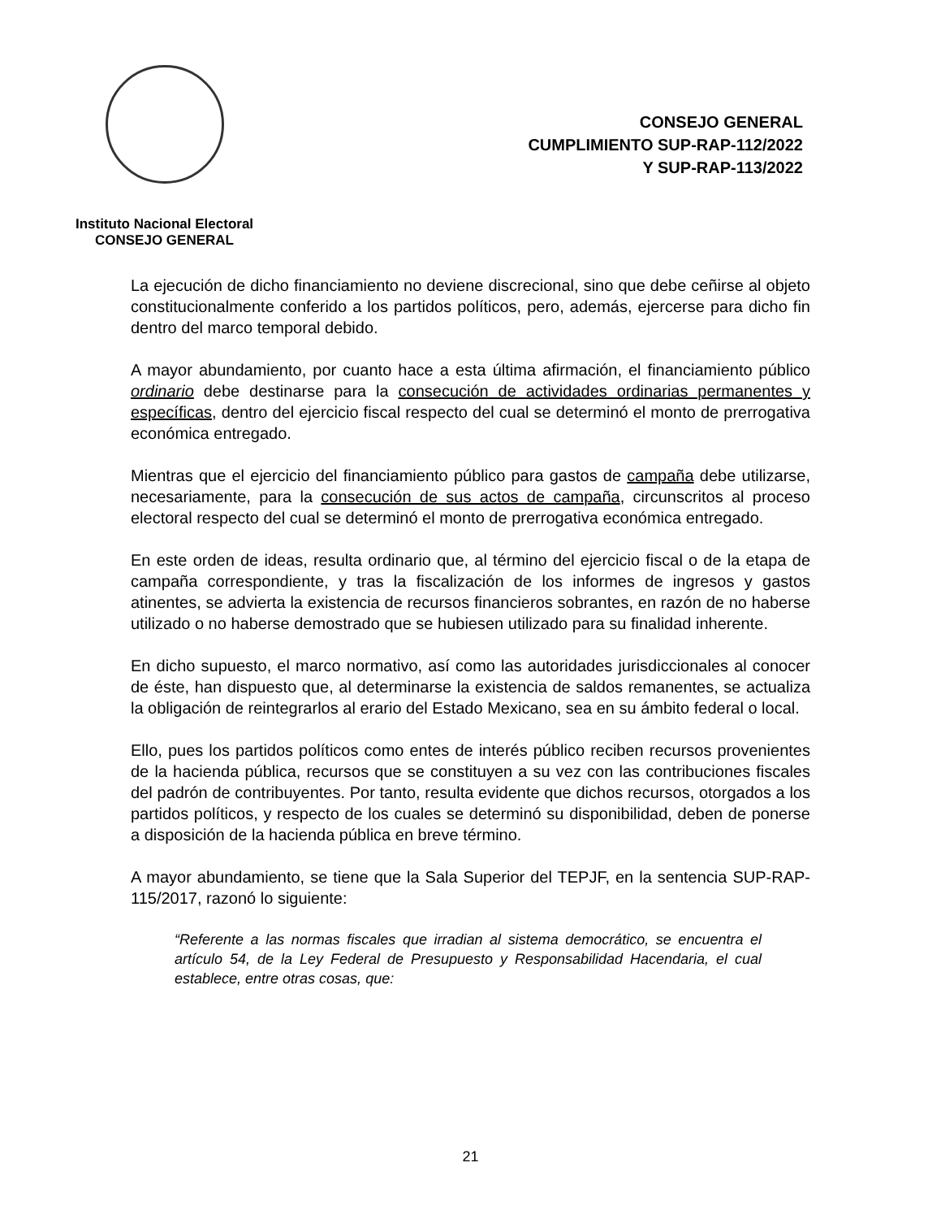Instituto Nacional Electoral
CONSEJO GENERAL
CONSEJO GENERAL
CUMPLIMIENTO SUP-RAP-112/2022
Y SUP-RAP-113/2022
La ejecución de dicho financiamiento no deviene discrecional, sino que debe ceñirse al objeto constitucionalmente conferido a los partidos políticos, pero, además, ejercerse para dicho fin dentro del marco temporal debido.
A mayor abundamiento, por cuanto hace a esta última afirmación, el financiamiento público ordinario debe destinarse para la consecución de actividades ordinarias permanentes y específicas, dentro del ejercicio fiscal respecto del cual se determinó el monto de prerrogativa económica entregado.
Mientras que el ejercicio del financiamiento público para gastos de campaña debe utilizarse, necesariamente, para la consecución de sus actos de campaña, circunscritos al proceso electoral respecto del cual se determinó el monto de prerrogativa económica entregado.
En este orden de ideas, resulta ordinario que, al término del ejercicio fiscal o de la etapa de campaña correspondiente, y tras la fiscalización de los informes de ingresos y gastos atinentes, se advierta la existencia de recursos financieros sobrantes, en razón de no haberse utilizado o no haberse demostrado que se hubiesen utilizado para su finalidad inherente.
En dicho supuesto, el marco normativo, así como las autoridades jurisdiccionales al conocer de éste, han dispuesto que, al determinarse la existencia de saldos remanentes, se actualiza la obligación de reintegrarlos al erario del Estado Mexicano, sea en su ámbito federal o local.
Ello, pues los partidos políticos como entes de interés público reciben recursos provenientes de la hacienda pública, recursos que se constituyen a su vez con las contribuciones fiscales del padrón de contribuyentes. Por tanto, resulta evidente que dichos recursos, otorgados a los partidos políticos, y respecto de los cuales se determinó su disponibilidad, deben de ponerse a disposición de la hacienda pública en breve término.
A mayor abundamiento, se tiene que la Sala Superior del TEPJF, en la sentencia SUP-RAP-115/2017, razonó lo siguiente:
“Referente a las normas fiscales que irradian al sistema democrático, se encuentra el artículo 54, de la Ley Federal de Presupuesto y Responsabilidad Hacendaria, el cual establece, entre otras cosas, que:
21